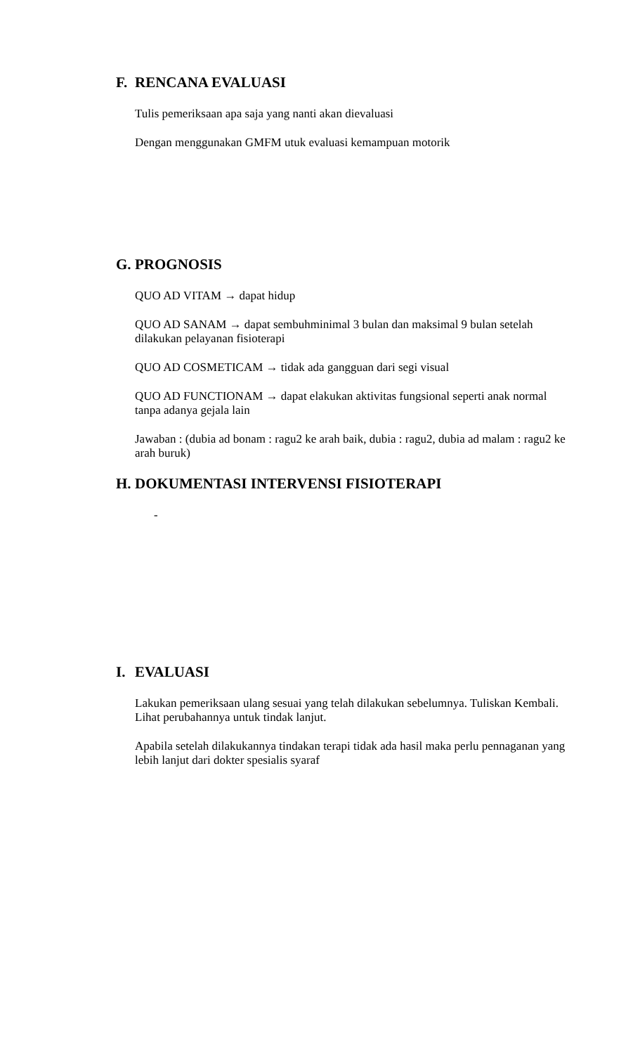F. RENCANA EVALUASI
Tulis pemeriksaan apa saja yang nanti akan dievaluasi
Dengan menggunakan GMFM utuk evaluasi kemampuan motorik
G. PROGNOSIS
QUO AD VITAM → dapat hidup
QUO AD SANAM → dapat sembuhminimal 3 bulan dan maksimal 9 bulan setelah dilakukan pelayanan fisioterapi
QUO AD COSMETICAM → tidak ada gangguan dari segi visual
QUO AD FUNCTIONAM → dapat elakukan aktivitas fungsional seperti anak normal tanpa adanya gejala lain
Jawaban : (dubia ad bonam : ragu2 ke arah baik, dubia : ragu2, dubia ad malam : ragu2 ke arah buruk)
H. DOKUMENTASI INTERVENSI FISIOTERAPI
-
I. EVALUASI
Lakukan pemeriksaan ulang sesuai yang telah dilakukan sebelumnya. Tuliskan Kembali. Lihat perubahannya untuk tindak lanjut.
Apabila setelah dilakukannya tindakan terapi tidak ada hasil maka perlu pennaganan yang lebih lanjut dari dokter spesialis syaraf